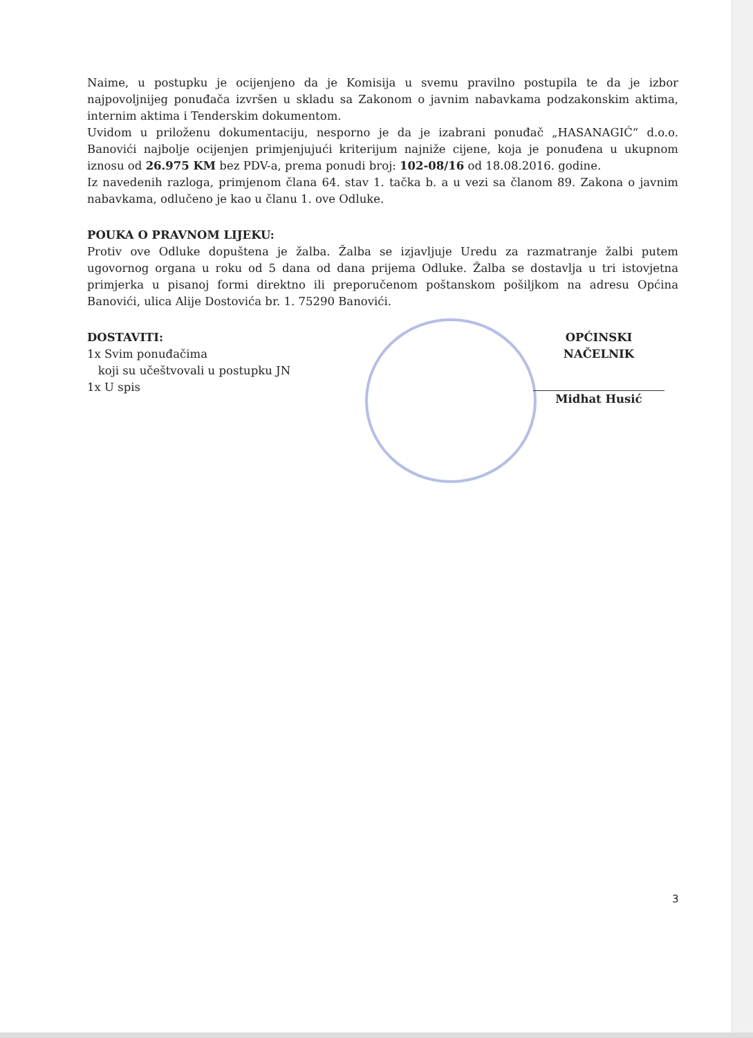Naime, u postupku je ocijenjeno da je Komisija u svemu pravilno postupila te da je izbor najpovoljnijeg ponuđača izvršen u skladu sa Zakonom o javnim nabavkama podzakonskim aktima, internim aktima i Tenderskim dokumentom.
Uvidom u priloženu dokumentaciju, nesporno je da je izabrani ponuđač „HASANAGIĆ“ d.o.o. Banovići najbolje ocijenjen primjenjujući kriterijum najniže cijene, koja je ponuđena u ukupnom iznosu od 26.975 KM bez PDV-a, prema ponudi broj: 102-08/16 od 18.08.2016. godine.
Iz navedenih razloga, primjenom člana 64. stav 1. tačka b. a u vezi sa članom 89. Zakona o javnim nabavkama, odlučeno je kao u članu 1. ove Odluke.
POUKA O PRAVNOM LIJEKU:
Protiv ove Odluke dopuštena je žalba. Žalba se izjavljuje Uredu za razmatranje žalbi putem ugovornog organa u roku od 5 dana od dana prijema Odluke. Žalba se dostavlja u tri istovjetna primjerka u pisanoj formi direktno ili preporučenom poštanskom pošiljkom na adresu Općina Banovići, ulica Alije Dostovića br. 1. 75290 Banovići.
DOSTAVITI:
1x Svim ponuđačima
koji su učeštvovali u postupku JN
1x U spis
OPĆINSKI NAČELNIK
Midhat Husić
3